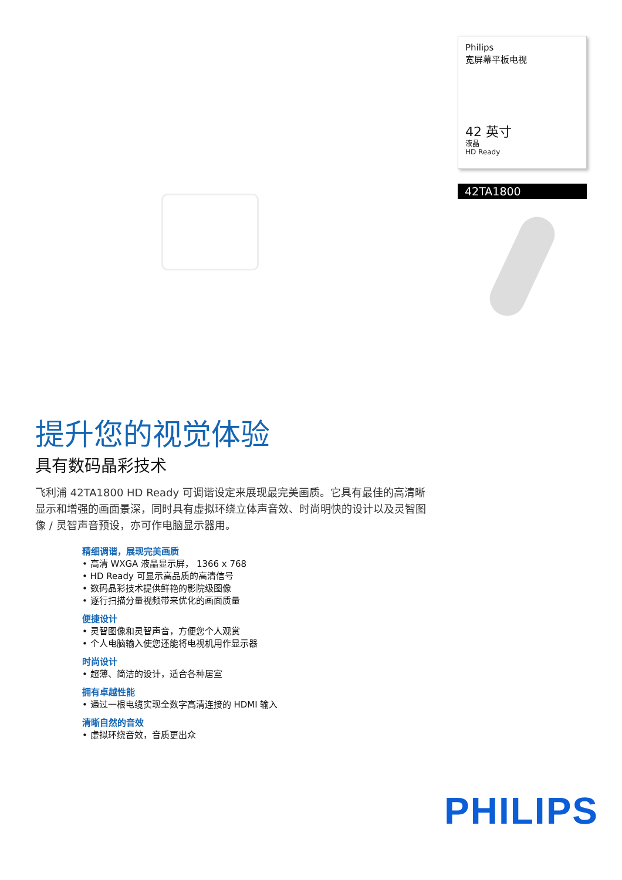Philips
宽屏幕平板电视
42 英寸
液晶
HD Ready
42TA1800
提升您的视觉体验
具有数码晶彩技术
飞利浦 42TA1800 HD Ready 可调谐设定来展现最完美画质。它具有最佳的高清晰显示和增强的画面景深，同时具有虚拟环绕立体声音效、时尚明快的设计以及灵智图像 / 灵智声音预设，亦可作电脑显示器用。
精细调谐，展现完美画质
• 高清 WXGA 液晶显示屏， 1366 x 768
• HD Ready 可显示高品质的高清信号
• 数码晶彩技术提供鲜艳的影院级图像
• 逐行扫描分量视频带来优化的画面质量
便捷设计
• 灵智图像和灵智声音，方便您个人观赏
• 个人电脑输入使您还能将电视机用作显示器
时尚设计
• 超薄、简洁的设计，适合各种居室
拥有卓越性能
• 通过一根电缆实现全数字高清连接的 HDMI 输入
清晰自然的音效
• 虚拟环绕音效，音质更出众
PHILIPS